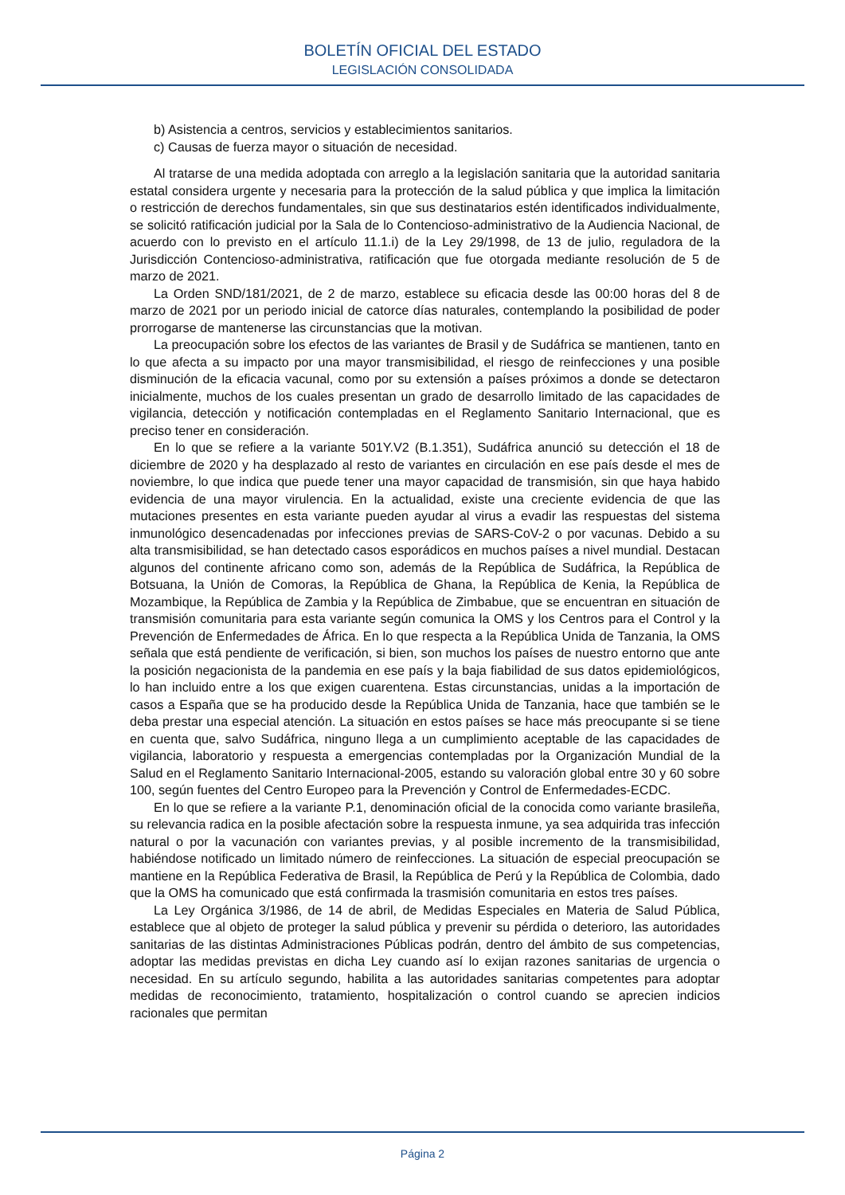BOLETÍN OFICIAL DEL ESTADO
LEGISLACIÓN CONSOLIDADA
b) Asistencia a centros, servicios y establecimientos sanitarios.
c) Causas de fuerza mayor o situación de necesidad.
Al tratarse de una medida adoptada con arreglo a la legislación sanitaria que la autoridad sanitaria estatal considera urgente y necesaria para la protección de la salud pública y que implica la limitación o restricción de derechos fundamentales, sin que sus destinatarios estén identificados individualmente, se solicitó ratificación judicial por la Sala de lo Contencioso-administrativo de la Audiencia Nacional, de acuerdo con lo previsto en el artículo 11.1.i) de la Ley 29/1998, de 13 de julio, reguladora de la Jurisdicción Contencioso-administrativa, ratificación que fue otorgada mediante resolución de 5 de marzo de 2021.
La Orden SND/181/2021, de 2 de marzo, establece su eficacia desde las 00:00 horas del 8 de marzo de 2021 por un periodo inicial de catorce días naturales, contemplando la posibilidad de poder prorrogarse de mantenerse las circunstancias que la motivan.
La preocupación sobre los efectos de las variantes de Brasil y de Sudáfrica se mantienen, tanto en lo que afecta a su impacto por una mayor transmisibilidad, el riesgo de reinfecciones y una posible disminución de la eficacia vacunal, como por su extensión a países próximos a donde se detectaron inicialmente, muchos de los cuales presentan un grado de desarrollo limitado de las capacidades de vigilancia, detección y notificación contempladas en el Reglamento Sanitario Internacional, que es preciso tener en consideración.
En lo que se refiere a la variante 501Y.V2 (B.1.351), Sudáfrica anunció su detección el 18 de diciembre de 2020 y ha desplazado al resto de variantes en circulación en ese país desde el mes de noviembre, lo que indica que puede tener una mayor capacidad de transmisión, sin que haya habido evidencia de una mayor virulencia. En la actualidad, existe una creciente evidencia de que las mutaciones presentes en esta variante pueden ayudar al virus a evadir las respuestas del sistema inmunológico desencadenadas por infecciones previas de SARS-CoV-2 o por vacunas. Debido a su alta transmisibilidad, se han detectado casos esporádicos en muchos países a nivel mundial. Destacan algunos del continente africano como son, además de la República de Sudáfrica, la República de Botsuana, la Unión de Comoras, la República de Ghana, la República de Kenia, la República de Mozambique, la República de Zambia y la República de Zimbabue, que se encuentran en situación de transmisión comunitaria para esta variante según comunica la OMS y los Centros para el Control y la Prevención de Enfermedades de África. En lo que respecta a la República Unida de Tanzania, la OMS señala que está pendiente de verificación, si bien, son muchos los países de nuestro entorno que ante la posición negacionista de la pandemia en ese país y la baja fiabilidad de sus datos epidemiológicos, lo han incluido entre a los que exigen cuarentena. Estas circunstancias, unidas a la importación de casos a España que se ha producido desde la República Unida de Tanzania, hace que también se le deba prestar una especial atención. La situación en estos países se hace más preocupante si se tiene en cuenta que, salvo Sudáfrica, ninguno llega a un cumplimiento aceptable de las capacidades de vigilancia, laboratorio y respuesta a emergencias contempladas por la Organización Mundial de la Salud en el Reglamento Sanitario Internacional-2005, estando su valoración global entre 30 y 60 sobre 100, según fuentes del Centro Europeo para la Prevención y Control de Enfermedades-ECDC.
En lo que se refiere a la variante P.1, denominación oficial de la conocida como variante brasileña, su relevancia radica en la posible afectación sobre la respuesta inmune, ya sea adquirida tras infección natural o por la vacunación con variantes previas, y al posible incremento de la transmisibilidad, habiéndose notificado un limitado número de reinfecciones. La situación de especial preocupación se mantiene en la República Federativa de Brasil, la República de Perú y la República de Colombia, dado que la OMS ha comunicado que está confirmada la trasmisión comunitaria en estos tres países.
La Ley Orgánica 3/1986, de 14 de abril, de Medidas Especiales en Materia de Salud Pública, establece que al objeto de proteger la salud pública y prevenir su pérdida o deterioro, las autoridades sanitarias de las distintas Administraciones Públicas podrán, dentro del ámbito de sus competencias, adoptar las medidas previstas en dicha Ley cuando así lo exijan razones sanitarias de urgencia o necesidad. En su artículo segundo, habilita a las autoridades sanitarias competentes para adoptar medidas de reconocimiento, tratamiento, hospitalización o control cuando se aprecien indicios racionales que permitan
Página 2